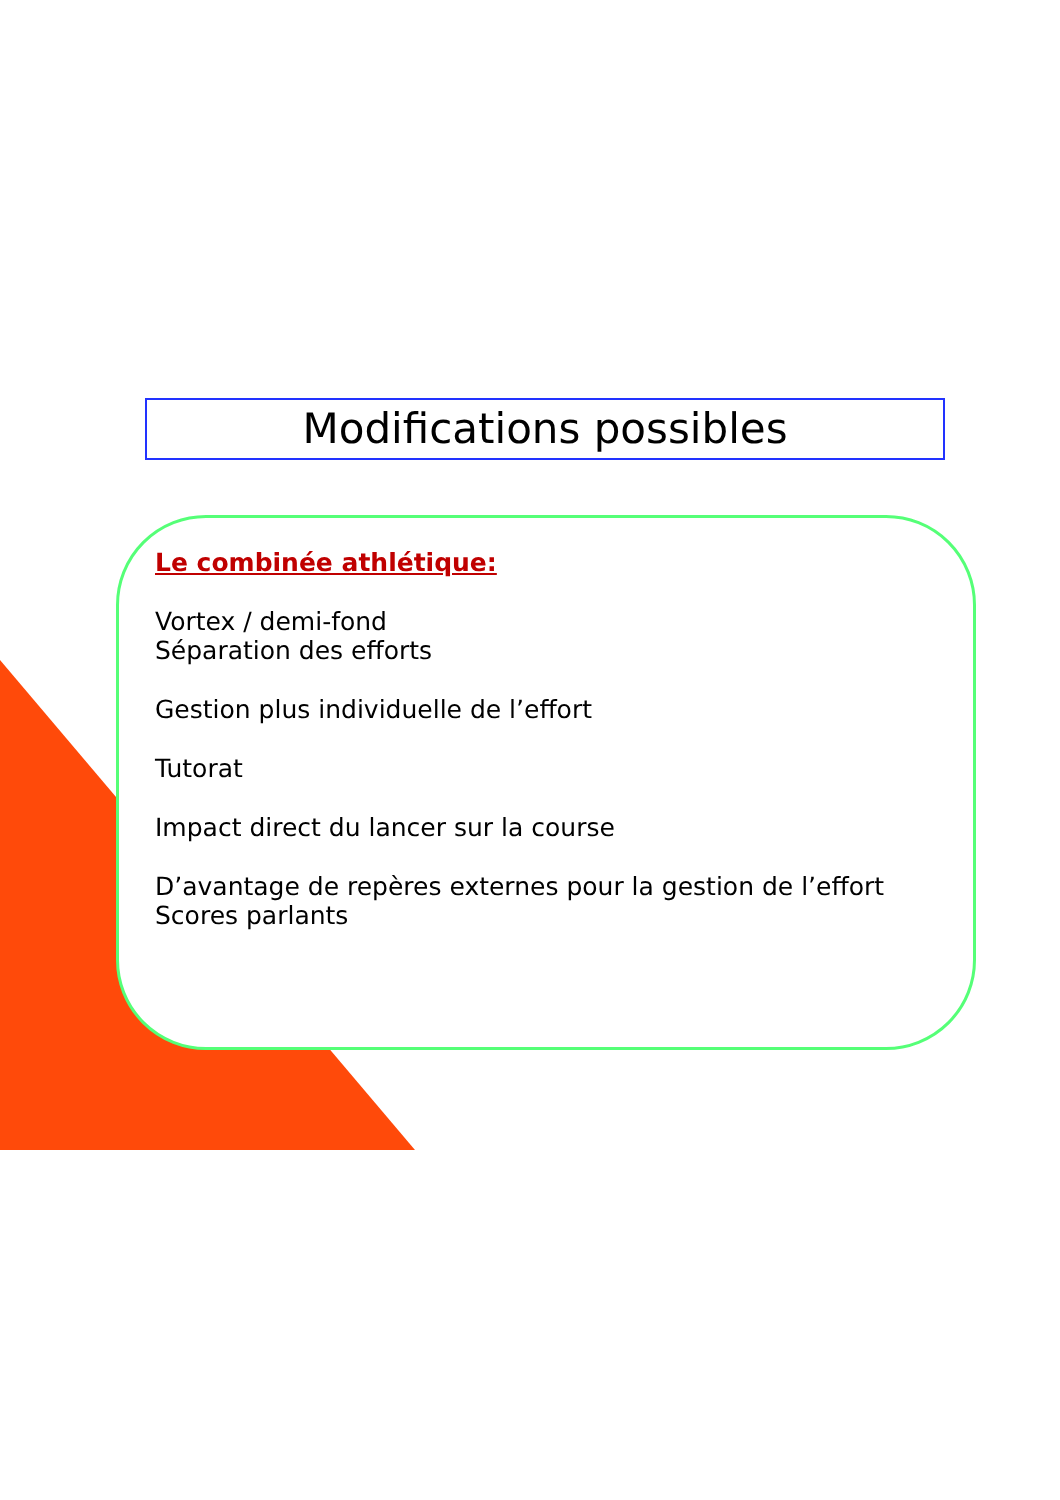Modifications possibles
Le combinée athlétique:
Vortex / demi-fond
Séparation des efforts
Gestion plus individuelle de l’effort
Tutorat
Impact direct du lancer sur la course
D’avantage de repères externes pour la gestion de l’effort
Scores parlants